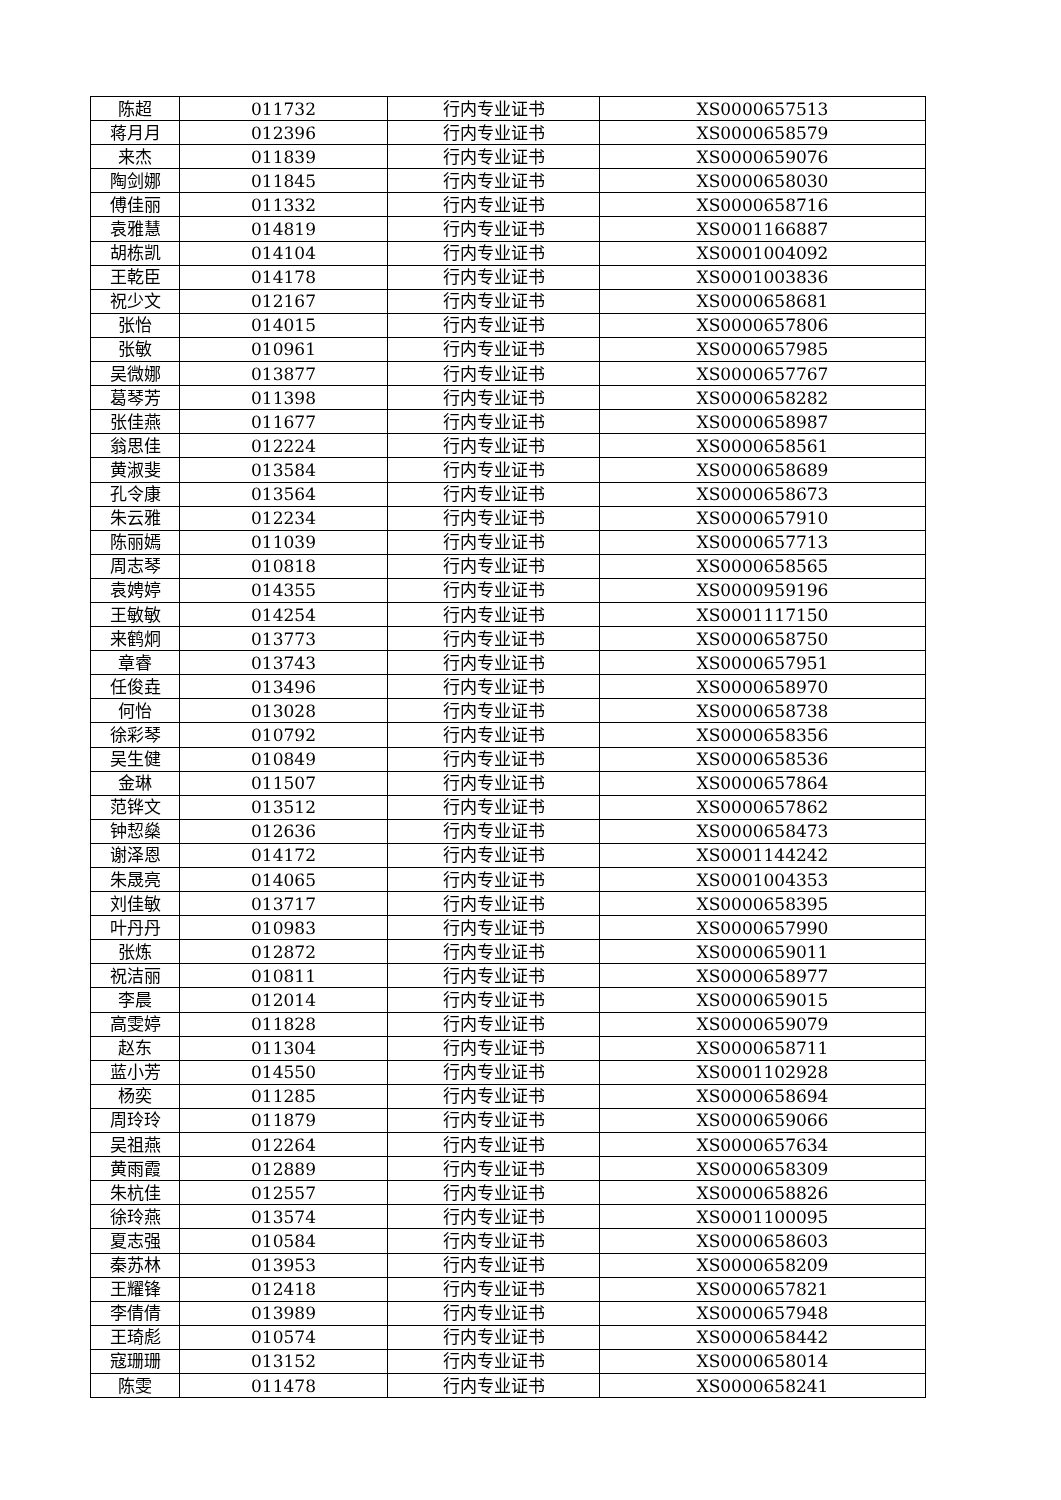| 陈超 | 011732 | 行内专业证书 | XS0000657513 |
| 蒋月月 | 012396 | 行内专业证书 | XS0000658579 |
| 来杰 | 011839 | 行内专业证书 | XS0000659076 |
| 陶剑娜 | 011845 | 行内专业证书 | XS0000658030 |
| 傅佳丽 | 011332 | 行内专业证书 | XS0000658716 |
| 袁雅慧 | 014819 | 行内专业证书 | XS0001166887 |
| 胡栋凯 | 014104 | 行内专业证书 | XS0001004092 |
| 王乾臣 | 014178 | 行内专业证书 | XS0001003836 |
| 祝少文 | 012167 | 行内专业证书 | XS0000658681 |
| 张怡 | 014015 | 行内专业证书 | XS0000657806 |
| 张敏 | 010961 | 行内专业证书 | XS0000657985 |
| 吴微娜 | 013877 | 行内专业证书 | XS0000657767 |
| 葛琴芳 | 011398 | 行内专业证书 | XS0000658282 |
| 张佳燕 | 011677 | 行内专业证书 | XS0000658987 |
| 翁思佳 | 012224 | 行内专业证书 | XS0000658561 |
| 黄淑斐 | 013584 | 行内专业证书 | XS0000658689 |
| 孔令康 | 013564 | 行内专业证书 | XS0000658673 |
| 朱云雅 | 012234 | 行内专业证书 | XS0000657910 |
| 陈丽嫣 | 011039 | 行内专业证书 | XS0000657713 |
| 周志琴 | 010818 | 行内专业证书 | XS0000658565 |
| 袁娉婷 | 014355 | 行内专业证书 | XS0000959196 |
| 王敏敏 | 014254 | 行内专业证书 | XS0001117150 |
| 来鹤炯 | 013773 | 行内专业证书 | XS0000658750 |
| 章睿 | 013743 | 行内专业证书 | XS0000657951 |
| 任俊垚 | 013496 | 行内专业证书 | XS0000658970 |
| 何怡 | 013028 | 行内专业证书 | XS0000658738 |
| 徐彩琴 | 010792 | 行内专业证书 | XS0000658356 |
| 吴生健 | 010849 | 行内专业证书 | XS0000658536 |
| 金琳 | 011507 | 行内专业证书 | XS0000657864 |
| 范铧文 | 013512 | 行内专业证书 | XS0000657862 |
| 钟恝燊 | 012636 | 行内专业证书 | XS0000658473 |
| 谢泽恩 | 014172 | 行内专业证书 | XS0001144242 |
| 朱晟亮 | 014065 | 行内专业证书 | XS0001004353 |
| 刘佳敏 | 013717 | 行内专业证书 | XS0000658395 |
| 叶丹丹 | 010983 | 行内专业证书 | XS0000657990 |
| 张炼 | 012872 | 行内专业证书 | XS0000659011 |
| 祝洁丽 | 010811 | 行内专业证书 | XS0000658977 |
| 李晨 | 012014 | 行内专业证书 | XS0000659015 |
| 高雯婷 | 011828 | 行内专业证书 | XS0000659079 |
| 赵东 | 011304 | 行内专业证书 | XS0000658711 |
| 蓝小芳 | 014550 | 行内专业证书 | XS0001102928 |
| 杨奕 | 011285 | 行内专业证书 | XS0000658694 |
| 周玲玲 | 011879 | 行内专业证书 | XS0000659066 |
| 吴祖燕 | 012264 | 行内专业证书 | XS0000657634 |
| 黄雨霞 | 012889 | 行内专业证书 | XS0000658309 |
| 朱杭佳 | 012557 | 行内专业证书 | XS0000658826 |
| 徐玲燕 | 013574 | 行内专业证书 | XS0001100095 |
| 夏志强 | 010584 | 行内专业证书 | XS0000658603 |
| 秦苏林 | 013953 | 行内专业证书 | XS0000658209 |
| 王耀锋 | 012418 | 行内专业证书 | XS0000657821 |
| 李倩倩 | 013989 | 行内专业证书 | XS0000657948 |
| 王琦彪 | 010574 | 行内专业证书 | XS0000658442 |
| 寇珊珊 | 013152 | 行内专业证书 | XS0000658014 |
| 陈雯 | 011478 | 行内专业证书 | XS0000658241 |